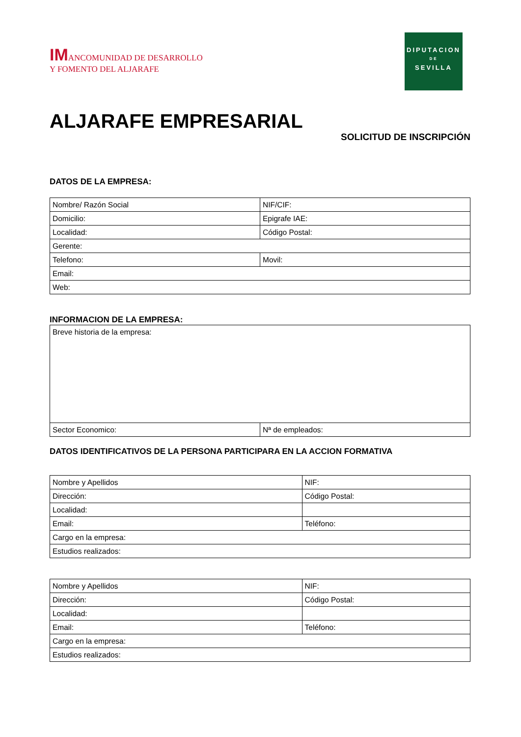IMANCOMUNIDAD DE DESARROLLO
Y FOMENTO DEL ALJARAFE
DIPUTACION
DE
SEVILLA
ALJARAFE EMPRESARIAL
SOLICITUD DE INSCRIPCIÓN
DATOS DE LA EMPRESA:
| Nombre/ Razón Social | NIF/CIF: |
| Domicilio: | Epigrafe IAE: |
| Localidad: | Código Postal: |
| Gerente: | |
| Telefono: | Movil: |
| Email: | |
| Web: | |
INFORMACION DE LA EMPRESA:
| Breve historia de la empresa: | |
| Sector Economico: | Nª de empleados: |
DATOS IDENTIFICATIVOS DE LA PERSONA PARTICIPARA EN LA ACCION FORMATIVA
| Nombre y Apellidos | NIF: |
| Dirección: | Código Postal: |
| Localidad: | |
| Email: | Teléfono: |
| Cargo en la empresa: | |
| Estudios realizados: | |
| Nombre y Apellidos | NIF: |
| Dirección: | Código Postal: |
| Localidad: | |
| Email: | Teléfono: |
| Cargo en la empresa: | |
| Estudios realizados: | |